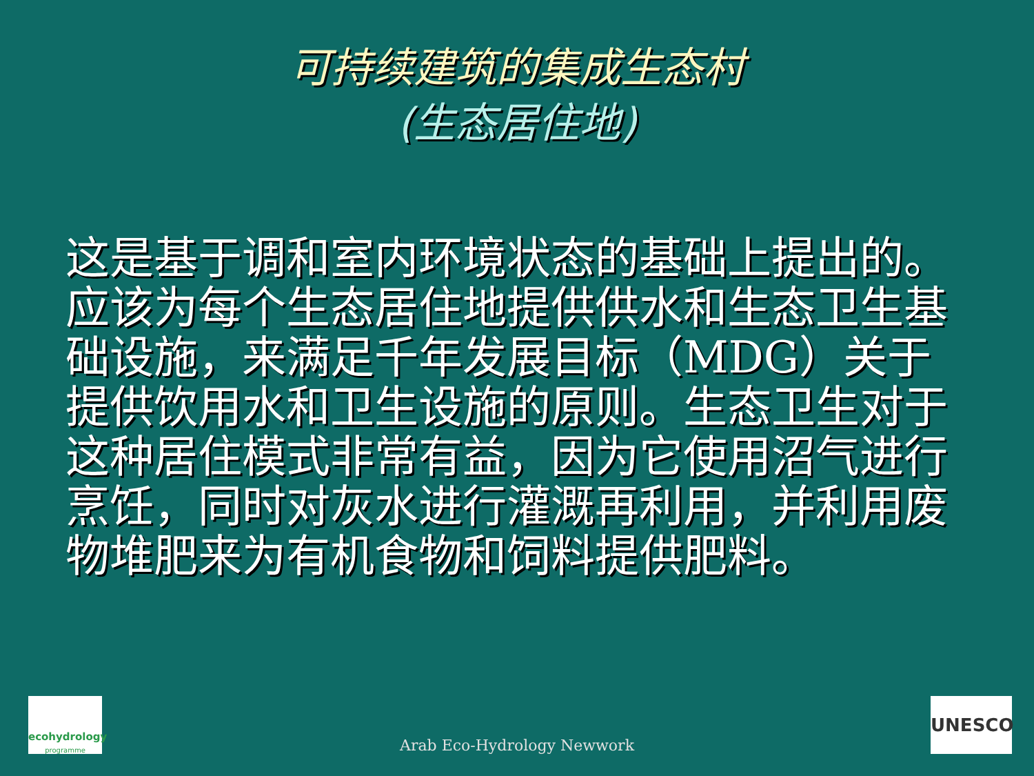可持续建筑的集成生态村
(生态居住地)
这是基于调和室内环境状态的基础上提出的。应该为每个生态居住地提供供水和生态卫生基础设施，来满足千年发展目标（MDG）关于提供饮用水和卫生设施的原则。生态卫生对于这种居住模式非常有益，因为它使用沼气进行烹饪，同时对灰水进行灌溉再利用，并利用废物堆肥来为有机食物和饲料提供肥料。
ecohydrology
programme
Arab Eco-Hydrology Newwork UNESCO